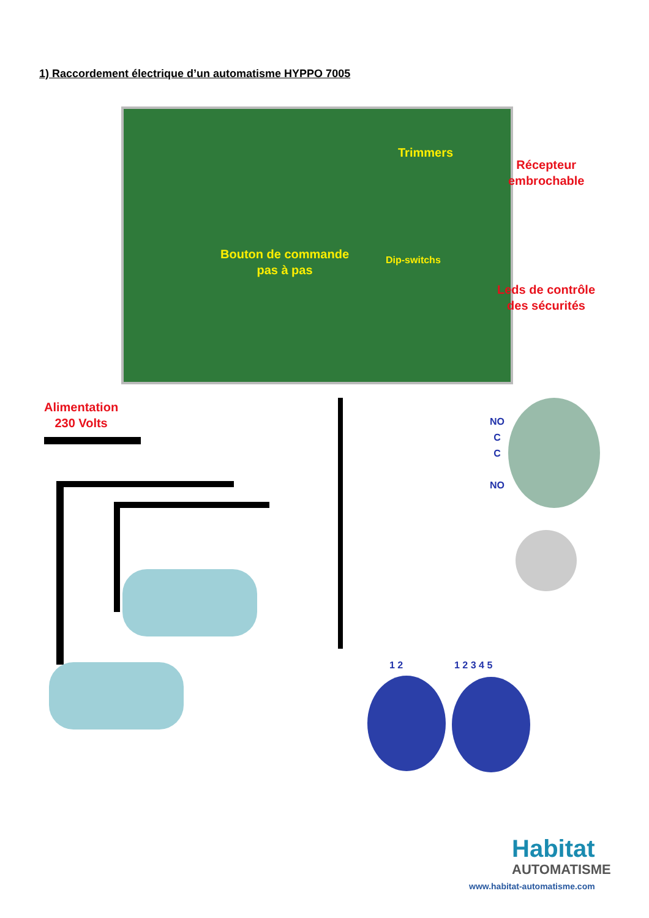1) Raccordement électrique d’un automatisme HYPPO 7005
Trimmers
Récepteur
embrochable
Bouton de commande
pas à pas
Dip-switchs
Leds de contrôle
des sécurités
Alimentation
230 Volts
NO
C
C
NO
1 2 1 2 3 4 5
Habitat
AUTOMATISME
www.habitat-automatisme.com